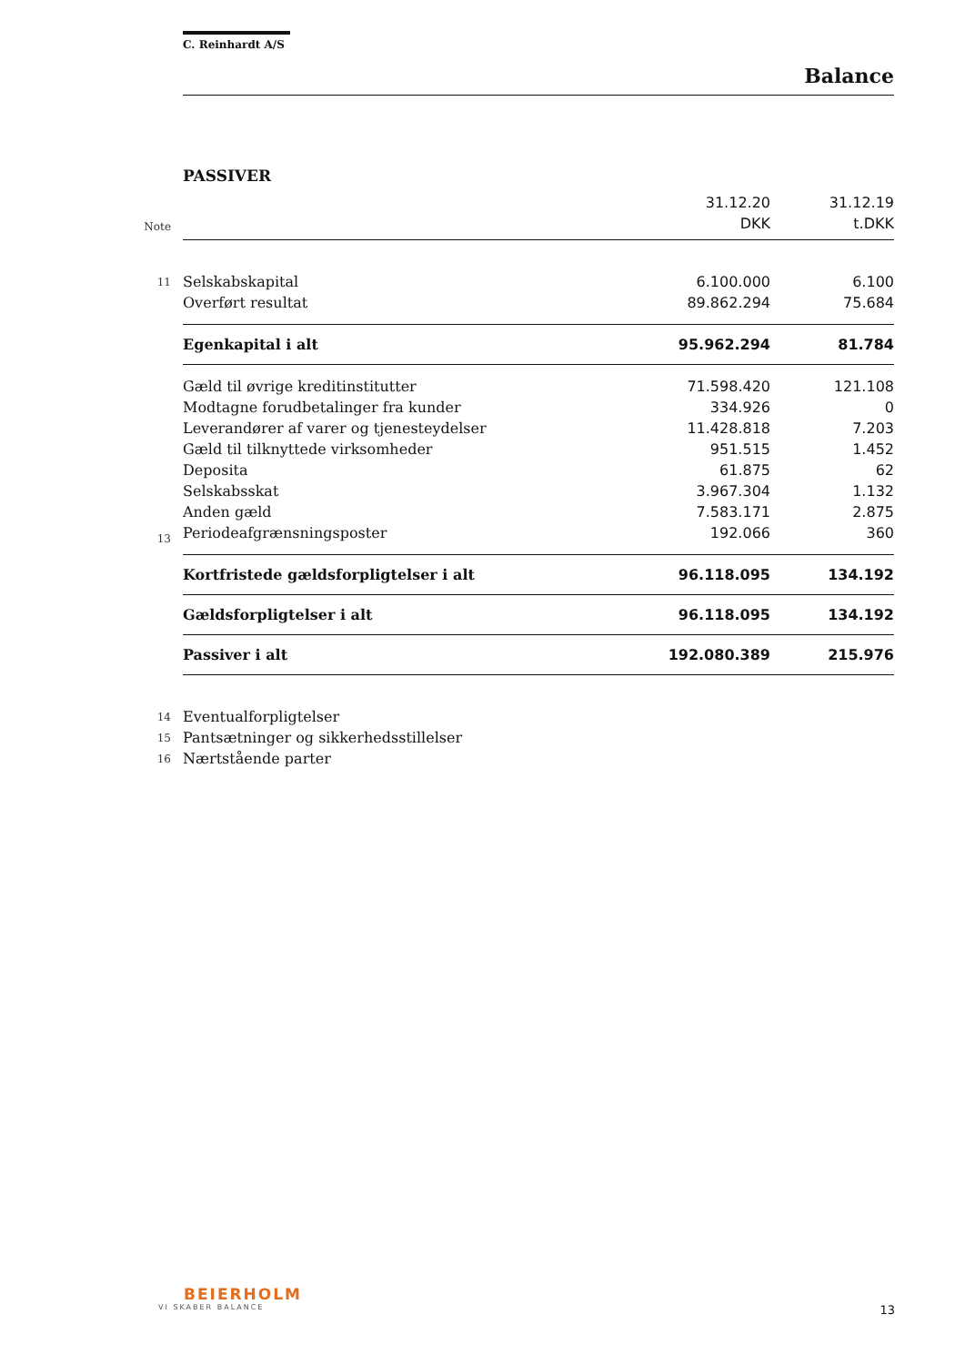C. Reinhardt A/S
Balance
PASSIVER
| | | 31.12.20 | 31.12.19 |
| --- | --- | --- | --- |
| Note | | DKK | t.DKK |
| 11 | Selskabskapital | 6.100.000 | 6.100 |
| | Overført resultat | 89.862.294 | 75.684 |
| | Egenkapital i alt | 95.962.294 | 81.784 |
| | Gæld til øvrige kreditinstitutter | 71.598.420 | 121.108 |
| | Modtagne forudbetalinger fra kunder | 334.926 | 0 |
| | Leverandører af varer og tjenesteydelser | 11.428.818 | 7.203 |
| | Gæld til tilknyttede virksomheder | 951.515 | 1.452 |
| | Deposita | 61.875 | 62 |
| | Selskabsskat | 3.967.304 | 1.132 |
| | Anden gæld | 7.583.171 | 2.875 |
| 13 | Periodeafgrænsningsposter | 192.066 | 360 |
| | Kortfristede gældsforpligtelser i alt | 96.118.095 | 134.192 |
| | Gældsforpligtelser i alt | 96.118.095 | 134.192 |
| | Passiver i alt | 192.080.389 | 215.976 |
| 14 | Eventualforpligtelser | | |
| 15 | Pantsætninger og sikkerhedsstillelser | | |
| 16 | Nærtstående parter | | |
BEIERHOLM
VI SKABER BALANCE
13